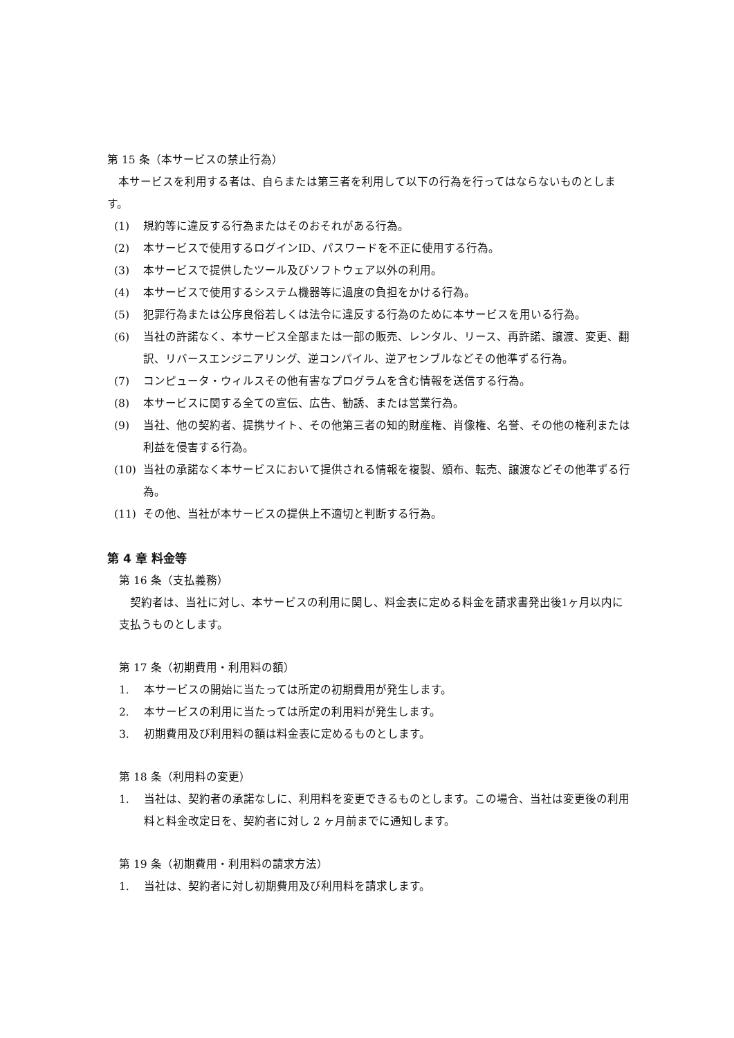第 15 条（本サービスの禁止行為）
本サービスを利用する者は、自らまたは第三者を利用して以下の行為を行ってはならないものとします。
(1) 規約等に違反する行為またはそのおそれがある行為。
(2) 本サービスで使用するログインID、パスワードを不正に使用する行為。
(3) 本サービスで提供したツール及びソフトウェア以外の利用。
(4) 本サービスで使用するシステム機器等に過度の負担をかける行為。
(5) 犯罪行為または公序良俗若しくは法令に違反する行為のために本サービスを用いる行為。
(6) 当社の許諾なく、本サービス全部または一部の販売、レンタル、リース、再許諾、譲渡、変更、翻訳、リバースエンジニアリング、逆コンパイル、逆アセンブルなどその他準ずる行為。
(7) コンピュータ・ウィルスその他有害なプログラムを含む情報を送信する行為。
(8) 本サービスに関する全ての宣伝、広告、勧誘、または営業行為。
(9) 当社、他の契約者、提携サイト、その他第三者の知的財産権、肖像権、名誉、その他の権利または利益を侵害する行為。
(10) 当社の承諾なく本サービスにおいて提供される情報を複製、頒布、転売、譲渡などその他準ずる行為。
(11) その他、当社が本サービスの提供上不適切と判断する行為。
第 4 章 料金等
第 16 条（支払義務）
契約者は、当社に対し、本サービスの利用に関し、料金表に定める料金を請求書発出後1ヶ月以内に支払うものとします。
第 17 条（初期費用・利用料の額）
1. 本サービスの開始に当たっては所定の初期費用が発生します。
2. 本サービスの利用に当たっては所定の利用料が発生します。
3. 初期費用及び利用料の額は料金表に定めるものとします。
第 18 条（利用料の変更）
1. 当社は、契約者の承諾なしに、利用料を変更できるものとします。この場合、当社は変更後の利用料と料金改定日を、契約者に対し 2 ヶ月前までに通知します。
第 19 条（初期費用・利用料の請求方法）
1. 当社は、契約者に対し初期費用及び利用料を請求します。